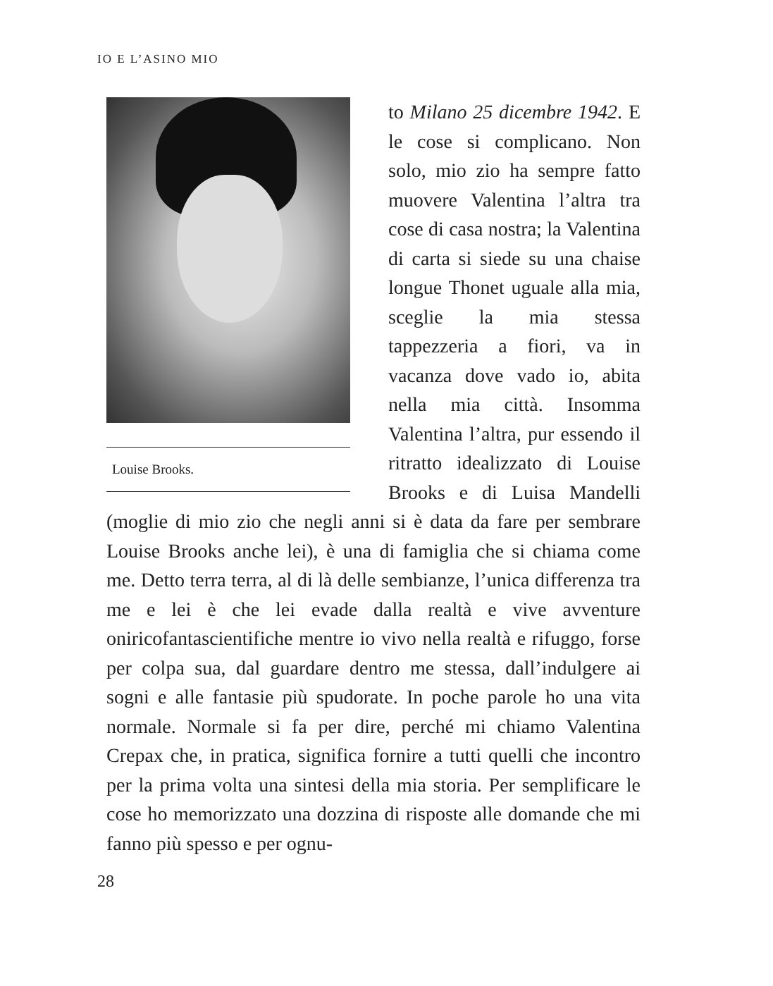IO E L’ASINO MIO
Louise Brooks.
to Milano 25 dicembre 1942. E le cose si complicano. Non solo, mio zio ha sempre fatto muovere Valentina l’altra tra cose di casa nostra; la Valentina di carta si siede su una chaise longue Thonet uguale alla mia, sceglie la mia stessa tappezzeria a fiori, va in vacanza dove vado io, abita nella mia città. Insomma Valentina l’altra, pur essendo il ritratto idealizzato di Louise Brooks e di Luisa Mandelli (moglie di mio zio che negli anni si è data da fare per sembrare Louise Brooks anche lei), è una di famiglia che si chiama come me. Detto terra terra, al di là delle sembianze, l’unica differenza tra me e lei è che lei evade dalla realtà e vive avventure oniricofantascientifiche mentre io vivo nella realtà e rifuggo, forse per colpa sua, dal guardare dentro me stessa, dall’indulgere ai sogni e alle fantasie più spudorate. In poche parole ho una vita normale. Normale si fa per dire, perché mi chiamo Valentina Crepax che, in pratica, significa fornire a tutti quelli che incontro per la prima volta una sintesi della mia storia. Per semplificare le cose ho memorizzato una dozzina di risposte alle domande che mi fanno più spesso e per ognu-
28